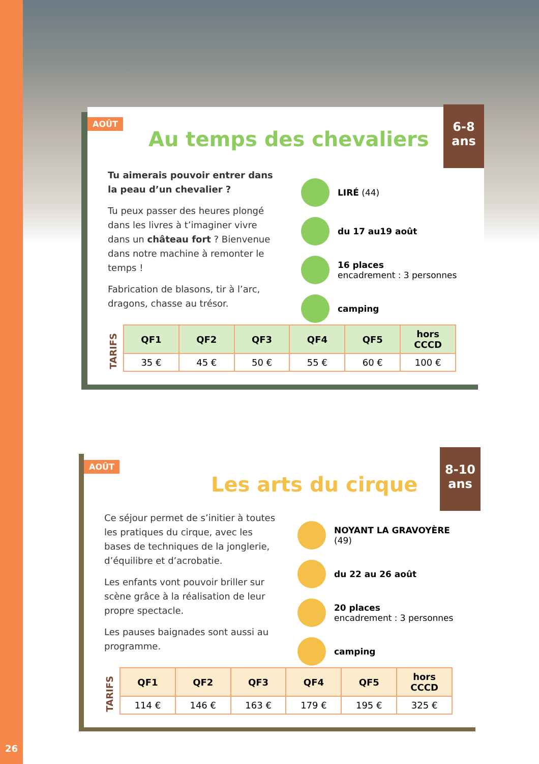AOÛT
Au temps des chevaliers
6-8
ans
Tu aimerais pouvoir entrer dans la peau d’un chevalier ?
Tu peux passer des heures plongé dans les livres à t’imaginer vivre dans un château fort ? Bienvenue dans notre machine à remonter le temps !
Fabrication de blasons, tir à l’arc, dragons, chasse au trésor.
LIRÉ (44)
du 17 au19 août
16 places
encadrement : 3 personnes
camping
TARIFS
| QF1 | QF2 | QF3 | QF4 | QF5 | hors CCCD |
| --- | --- | --- | --- | --- | --- |
| 35 € | 45 € | 50 € | 55 € | 60 € | 100 € |
AOÛT
Les arts du cirque
8-10
ans
Ce séjour permet de s’initier à toutes les pratiques du cirque, avec les bases de techniques de la jonglerie, d’équilibre et d’acrobatie.
Les enfants vont pouvoir briller sur scène grâce à la réalisation de leur propre spectacle.
Les pauses baignades sont aussi au programme.
NOYANT LA GRAVOYÈRE (49)
du 22 au 26 août
20 places
encadrement : 3 personnes
camping
TARIFS
| QF1 | QF2 | QF3 | QF4 | QF5 | hors CCCD |
| --- | --- | --- | --- | --- | --- |
| 114 € | 146 € | 163 € | 179 € | 195 € | 325 € |
26